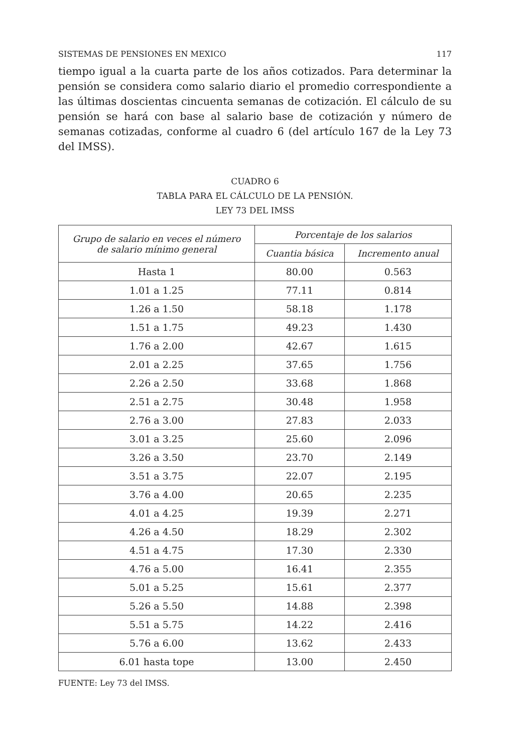SISTEMAS DE PENSIONES EN MEXICO 117
tiempo igual a la cuarta parte de los años cotizados. Para determinar la pensión se considera como salario diario el promedio correspondiente a las últimas doscientas cincuenta semanas de cotización. El cálculo de su pensión se hará con base al salario base de cotización y número de semanas cotizadas, conforme al cuadro 6 (del artículo 167 de la Ley 73 del IMSS).
CUADRO 6
TABLA PARA EL CÁLCULO DE LA PENSIÓN.
LEY 73 DEL IMSS
| Grupo de salario en veces el número de salario mínimo general | Porcentaje de los salarios | |
| --- | --- | --- |
| | Cuantia básica | Incremento anual |
| Hasta 1 | 80.00 | 0.563 |
| 1.01 a 1.25 | 77.11 | 0.814 |
| 1.26 a 1.50 | 58.18 | 1.178 |
| 1.51 a 1.75 | 49.23 | 1.430 |
| 1.76 a 2.00 | 42.67 | 1.615 |
| 2.01 a 2.25 | 37.65 | 1.756 |
| 2.26 a 2.50 | 33.68 | 1.868 |
| 2.51 a 2.75 | 30.48 | 1.958 |
| 2.76 a 3.00 | 27.83 | 2.033 |
| 3.01 a 3.25 | 25.60 | 2.096 |
| 3.26 a 3.50 | 23.70 | 2.149 |
| 3.51 a 3.75 | 22.07 | 2.195 |
| 3.76 a 4.00 | 20.65 | 2.235 |
| 4.01 a 4.25 | 19.39 | 2.271 |
| 4.26 a 4.50 | 18.29 | 2.302 |
| 4.51 a 4.75 | 17.30 | 2.330 |
| 4.76 a 5.00 | 16.41 | 2.355 |
| 5.01 a 5.25 | 15.61 | 2.377 |
| 5.26 a 5.50 | 14.88 | 2.398 |
| 5.51 a 5.75 | 14.22 | 2.416 |
| 5.76 a 6.00 | 13.62 | 2.433 |
| 6.01 hasta tope | 13.00 | 2.450 |
FUENTE: Ley 73 del IMSS.